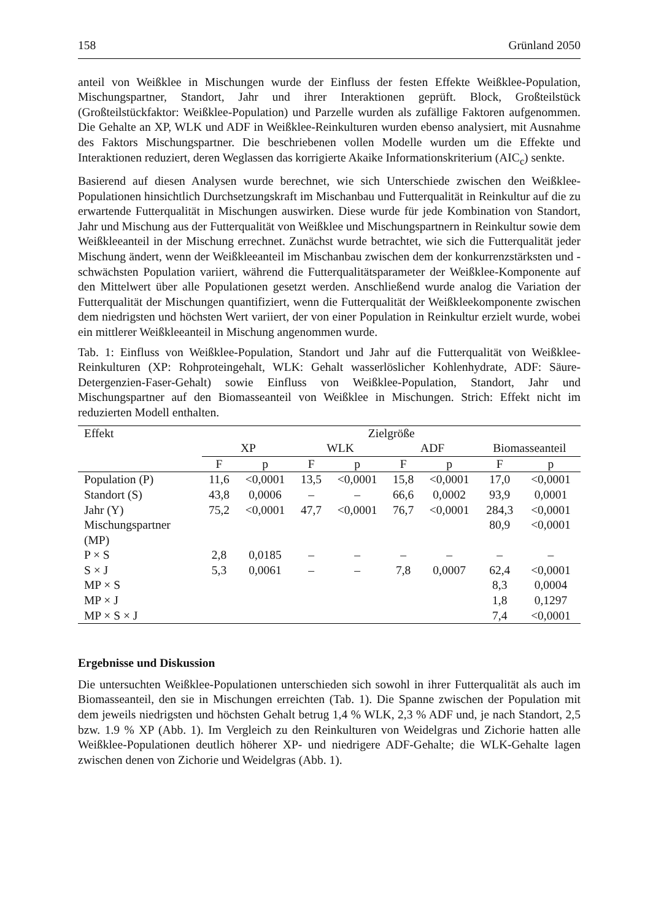158 Grünland 2050
anteil von Weißklee in Mischungen wurde der Einfluss der festen Effekte Weißklee-Population, Mischungspartner, Standort, Jahr und ihrer Interaktionen geprüft. Block, Großteilstück (Großteilstückfaktor: Weißklee-Population) und Parzelle wurden als zufällige Faktoren aufgenommen. Die Gehalte an XP, WLK und ADF in Weißklee-Reinkulturen wurden ebenso analysiert, mit Ausnahme des Faktors Mischungspartner. Die beschriebenen vollen Modelle wurden um die Effekte und Interaktionen reduziert, deren Weglassen das korrigierte Akaike Informationskriterium (AIC<sub>c</sub>) senkte.
Basierend auf diesen Analysen wurde berechnet, wie sich Unterschiede zwischen den Weißklee-Populationen hinsichtlich Durchsetzungskraft im Mischanbau und Futterqualität in Reinkultur auf die zu erwartende Futterqualität in Mischungen auswirken. Diese wurde für jede Kombination von Standort, Jahr und Mischung aus der Futterqualität von Weißklee und Mischungspartnern in Reinkultur sowie dem Weißkleeanteil in der Mischung errechnet. Zunächst wurde betrachtet, wie sich die Futterqualität jeder Mischung ändert, wenn der Weißkleeanteil im Mischanbau zwischen dem der konkurrenzstärksten und -schwächsten Population variiert, während die Futterqualitätsparameter der Weißklee-Komponente auf den Mittelwert über alle Populationen gesetzt werden. Anschließend wurde analog die Variation der Futterqualität der Mischungen quantifiziert, wenn die Futterqualität der Weißkleekomponente zwischen dem niedrigsten und höchsten Wert variiert, der von einer Population in Reinkultur erzielt wurde, wobei ein mittlerer Weißkleeanteil in Mischung angenommen wurde.
Tab. 1: Einfluss von Weißklee-Population, Standort und Jahr auf die Futterqualität von Weißklee-Reinkulturen (XP: Rohproteingehalt, WLK: Gehalt wasserlöslicher Kohlenhydrate, ADF: Säure-Detergenzien-Faser-Gehalt) sowie Einfluss von Weißklee-Population, Standort, Jahr und Mischungspartner auf den Biomasseanteil von Weißklee in Mischungen. Strich: Effekt nicht im reduzierten Modell enthalten.
| Effekt | Zielgröße | | | | | | | |
| --- | --- | --- | --- | --- | --- | --- | --- | --- |
| | XP | | WLK | | ADF | | Biomasseanteil | |
| | F | p | F | p | F | p | F | p |
| Population (P) | 11,6 | <0,0001 | 13,5 | <0,0001 | 15,8 | <0,0001 | 17,0 | <0,0001 |
| Standort (S) | 43,8 | 0,0006 | – | – | 66,6 | 0,0002 | 93,9 | 0,0001 |
| Jahr (Y) | 75,2 | <0,0001 | 47,7 | <0,0001 | 76,7 | <0,0001 | 284,3 | <0,0001 |
| Mischungspartner (MP) | | | | | | | 80,9 | <0,0001 |
| P × S | 2,8 | 0,0185 | – | – | – | – | – | – |
| S × J | 5,3 | 0,0061 | – | – | 7,8 | 0,0007 | 62,4 | <0,0001 |
| MP × S | | | | | | | 8,3 | 0,0004 |
| MP × J | | | | | | | 1,8 | 0,1297 |
| MP × S × J | | | | | | | 7,4 | <0,0001 |
Ergebnisse und Diskussion
Die untersuchten Weißklee-Populationen unterschieden sich sowohl in ihrer Futterqualität als auch im Biomasseanteil, den sie in Mischungen erreichten (Tab. 1). Die Spanne zwischen der Population mit dem jeweils niedrigsten und höchsten Gehalt betrug 1,4 % WLK, 2,3 % ADF und, je nach Standort, 2,5 bzw. 1.9 % XP (Abb. 1). Im Vergleich zu den Reinkulturen von Weidelgras und Zichorie hatten alle Weißklee-Populationen deutlich höherer XP- und niedrigere ADF-Gehalte; die WLK-Gehalte lagen zwischen denen von Zichorie und Weidelgras (Abb. 1).